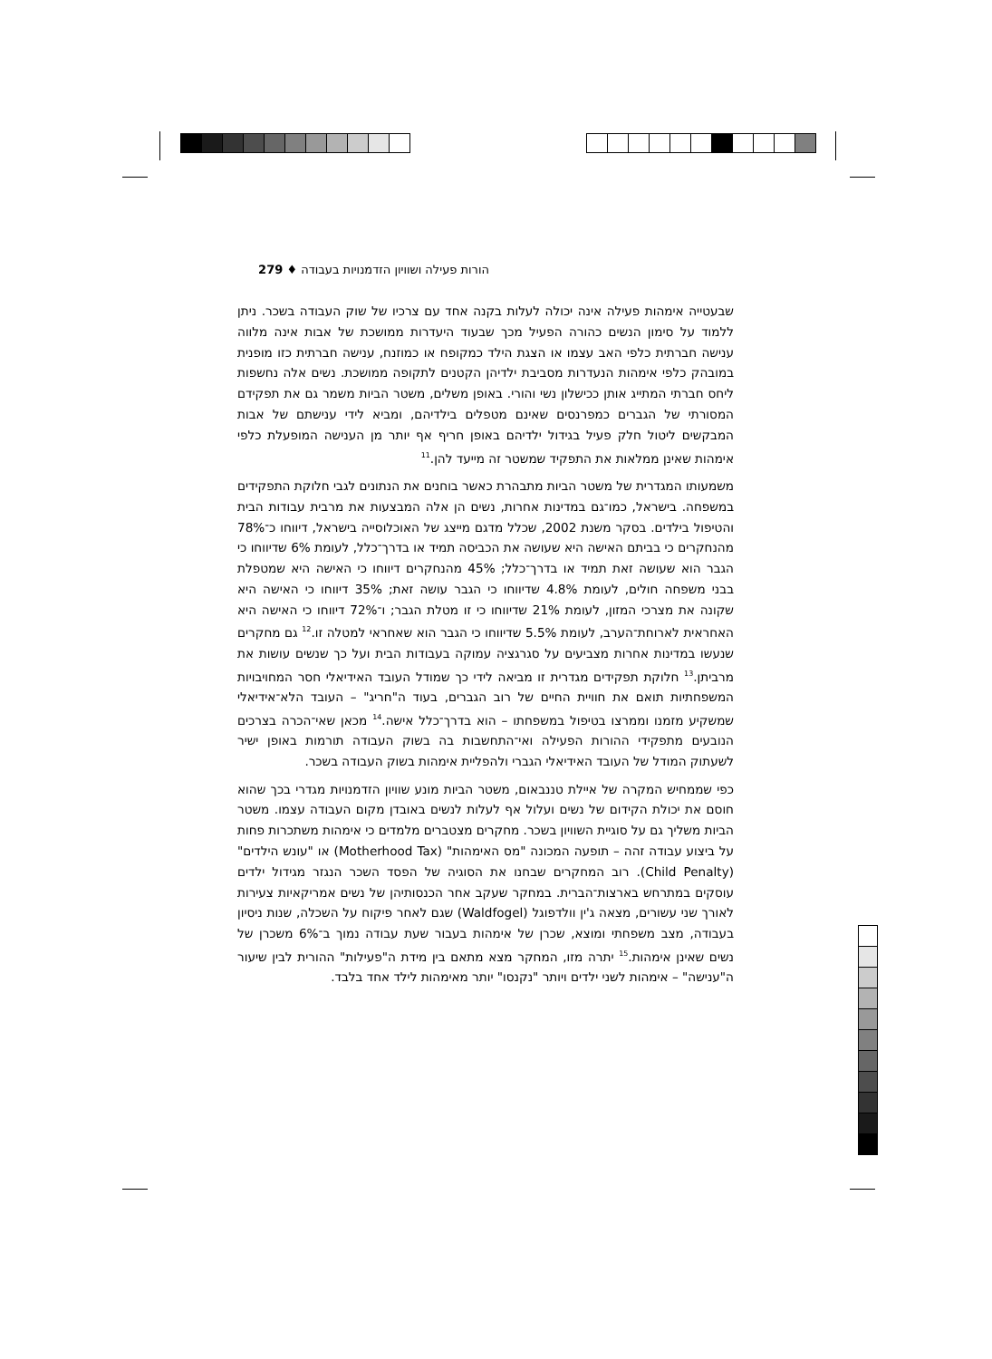הורות פעילה ושוויון הזדמנויות בעבודה ♦ 279
שבעטייה אימהות פעילה אינה יכולה לעלות בקנה אחד עם צרכיו של שוק העבודה בשכר. ניתן ללמוד על סימון הנשים כהורה הפעיל מכך שבעוד היעדרות ממושכת של אבות אינה מלווה ענישה חברתית כלפי האב עצמו או הצגת הילד כמקופח או כמוזנח, ענישה חברתית כזו מופנית במובהק כלפי אימהות הנעדרות מסביבת ילדיהן הקטנים לתקופה ממושכת. נשים אלה נחשפות ליחס חברתי המתייג אותן ככישלון נשי והורי. באופן משלים, משטר הביות משמר גם את תפקידם המסורתי של הגברים כמפרנסים שאינם מטפלים בילדיהם, ומביא לידי ענישתם של אבות המבקשים ליטול חלק פעיל בגידול ילדיהם באופן חריף אף יותר מן הענישה המופעלת כלפי אימהות שאינן ממלאות את התפקיד שמשטר זה מייעד להן.<sup>11</sup>
משמעותו המגדרית של משטר הביות מתבהרת כאשר בוחנים את הנתונים לגבי חלוקת התפקידים במשפחה. בישראל, כמו־גם במדינות אחרות, נשים הן אלה המבצעות את מרבית עבודות הבית והטיפול בילדים. בסקר משנת 2002, שכלל מדגם מייצג של האוכלוסייה בישראל, דיווחו כ־78% מהנחקרים כי בביתם האישה היא שעושה את הכביסה תמיד או בדרך־כלל, לעומת 6% שדיווחו כי הגבר הוא שעושה זאת תמיד או בדרך־כלל; 45% מהנחקרים דיווחו כי האישה היא שמטפלת בבני משפחה חולים, לעומת 4.8% שדיווחו כי הגבר עושה זאת; 35% דיווחו כי האישה היא שקונה את מצרכי המזון, לעומת 21% שדיווחו כי זו מטלת הגבר; ו־72% דיווחו כי האישה היא האחראית לארוחת־הערב, לעומת 5.5% שדיווחו כי הגבר הוא שאחראי למטלה זו.<sup>12</sup> גם מחקרים שנעשו במדינות אחרות מצביעים על סגרגציה עמוקה בעבודות הבית ועל כך שנשים עושות את מרביתן.<sup>13</sup> חלוקת תפקידים מגדרית זו מביאה לידי כך שמודל העובד האידיאלי חסר המחויבויות המשפחתיות תואם את חוויית החיים של רוב הגברים, בעוד ה"חריג" – העובד הלא־אידיאלי שמשקיע מזמנו וממרצו בטיפול במשפחתו – הוא בדרך־כלל אישה.<sup>14</sup> מכאן שאי־הכרה בצרכים הנובעים מתפקידי ההורות הפעילה ואי־התחשבות בה בשוק העבודה תורמות באופן ישיר לשעתוק המודל של העובד האידיאלי הגברי ולהפליית אימהות בשוק העבודה בשכר.
כפי שממחיש המקרה של איילת טננבאום, משטר הביות מונע שוויון הזדמנויות מגדרי בכך שהוא חוסם את יכולת הקידום של נשים ועלול אף לעלות לנשים באובדן מקום העבודה עצמו. משטר הביות משליך גם על סוגיית השוויון בשכר. מחקרים מצטברים מלמדים כי אימהות משתכרות פחות על ביצוע עבודה זהה – תופעה המכונה "מס האימהות" (Motherhood Tax) או "עונש הילדים" (Child Penalty). רוב המחקרים שבחנו את הסוגיה של הפסד השכר הנגזר מגידול ילדים עוסקים במתרחש בארצות־הברית. במחקר שעקב אחר הכנסותיהן של נשים אמריקאיות צעירות לאורך שני עשורים, מצאה ג'ין וולדפוגל (Waldfogel) שגם לאחר פיקוח על השכלה, שנות ניסיון בעבודה, מצב משפחתי ומוצא, שכרן של אימהות בעבור שעת עבודה נמוך ב־6% משכרן של נשים שאינן אימהות.<sup>15</sup> יתרה מזו, המחקר מצא מתאם בין מידת ה"פעילות" ההורית לבין שיעור ה"ענישה" – אימהות לשני ילדים ויותר "נקנסו" יותר מאימהות לילד אחד בלבד.